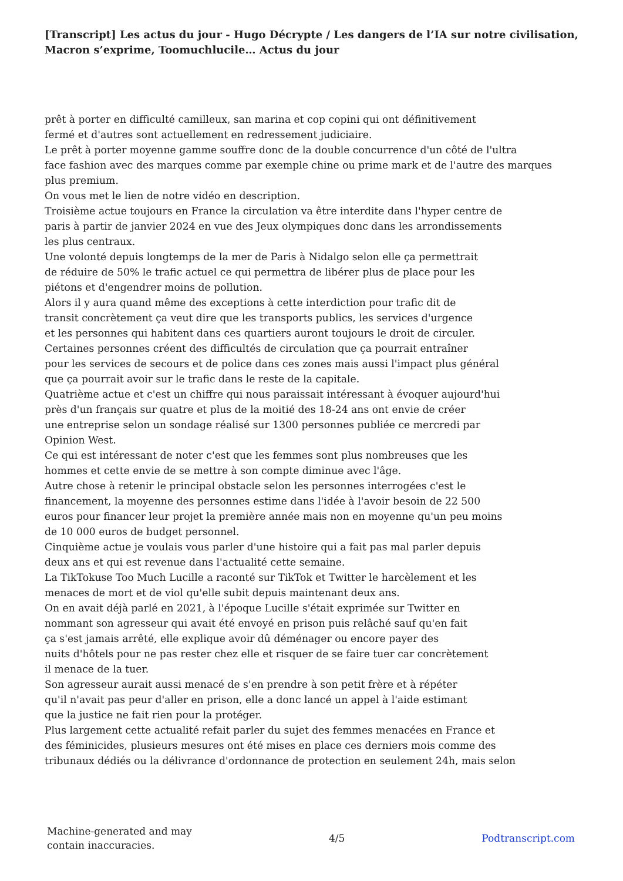[Transcript] Les actus du jour - Hugo Décrypte / Les dangers de l’IA sur notre civilisation, Macron s’exprime, Toomuchlucile… Actus du jour
prêt à porter en difficulté camilleux, san marina et cop copini qui ont définitivement
fermé et d'autres sont actuellement en redressement judiciaire.
Le prêt à porter moyenne gamme souffre donc de la double concurrence d'un côté de l'ultra
face fashion avec des marques comme par exemple chine ou prime mark et de l'autre des marques
plus premium.
On vous met le lien de notre vidéo en description.
Troisième actue toujours en France la circulation va être interdite dans l'hyper centre de
paris à partir de janvier 2024 en vue des Jeux olympiques donc dans les arrondissements
les plus centraux.
Une volonté depuis longtemps de la mer de Paris à Nidalgo selon elle ça permettrait
de réduire de 50% le trafic actuel ce qui permettra de libérer plus de place pour les
piétons et d'engendrer moins de pollution.
Alors il y aura quand même des exceptions à cette interdiction pour trafic dit de
transit concrètement ça veut dire que les transports publics, les services d'urgence
et les personnes qui habitent dans ces quartiers auront toujours le droit de circuler.
Certaines personnes créent des difficultés de circulation que ça pourrait entraîner
pour les services de secours et de police dans ces zones mais aussi l'impact plus général
que ça pourrait avoir sur le trafic dans le reste de la capitale.
Quatrième actue et c'est un chiffre qui nous paraissait intéressant à évoquer aujourd'hui
près d'un français sur quatre et plus de la moitié des 18-24 ans ont envie de créer
une entreprise selon un sondage réalisé sur 1300 personnes publiée ce mercredi par
Opinion West.
Ce qui est intéressant de noter c'est que les femmes sont plus nombreuses que les
hommes et cette envie de se mettre à son compte diminue avec l'âge.
Autre chose à retenir le principal obstacle selon les personnes interrogées c'est le
financement, la moyenne des personnes estime dans l'idée à l'avoir besoin de 22 500
euros pour financer leur projet la première année mais non en moyenne qu'un peu moins
de 10 000 euros de budget personnel.
Cinquième actue je voulais vous parler d'une histoire qui a fait pas mal parler depuis
deux ans et qui est revenue dans l'actualité cette semaine.
La TikTokuse Too Much Lucille a raconté sur TikTok et Twitter le harcèlement et les
menaces de mort et de viol qu'elle subit depuis maintenant deux ans.
On en avait déjà parlé en 2021, à l'époque Lucille s'était exprimée sur Twitter en
nommant son agresseur qui avait été envoyé en prison puis relâché sauf qu'en fait
ça s'est jamais arrêté, elle explique avoir dû déménager ou encore payer des
nuits d'hôtels pour ne pas rester chez elle et risquer de se faire tuer car concrètement
il menace de la tuer.
Son agresseur aurait aussi menacé de s'en prendre à son petit frère et à répéter
qu'il n'avait pas peur d'aller en prison, elle a donc lancé un appel à l'aide estimant
que la justice ne fait rien pour la protéger.
Plus largement cette actualité refait parler du sujet des femmes menacées en France et
des féminicides, plusieurs mesures ont été mises en place ces derniers mois comme des
tribunaux dédiés ou la délivrance d'ordonnance de protection en seulement 24h, mais selon
Machine-generated and may
contain inaccuracies.
4/5 Podtranscript.com